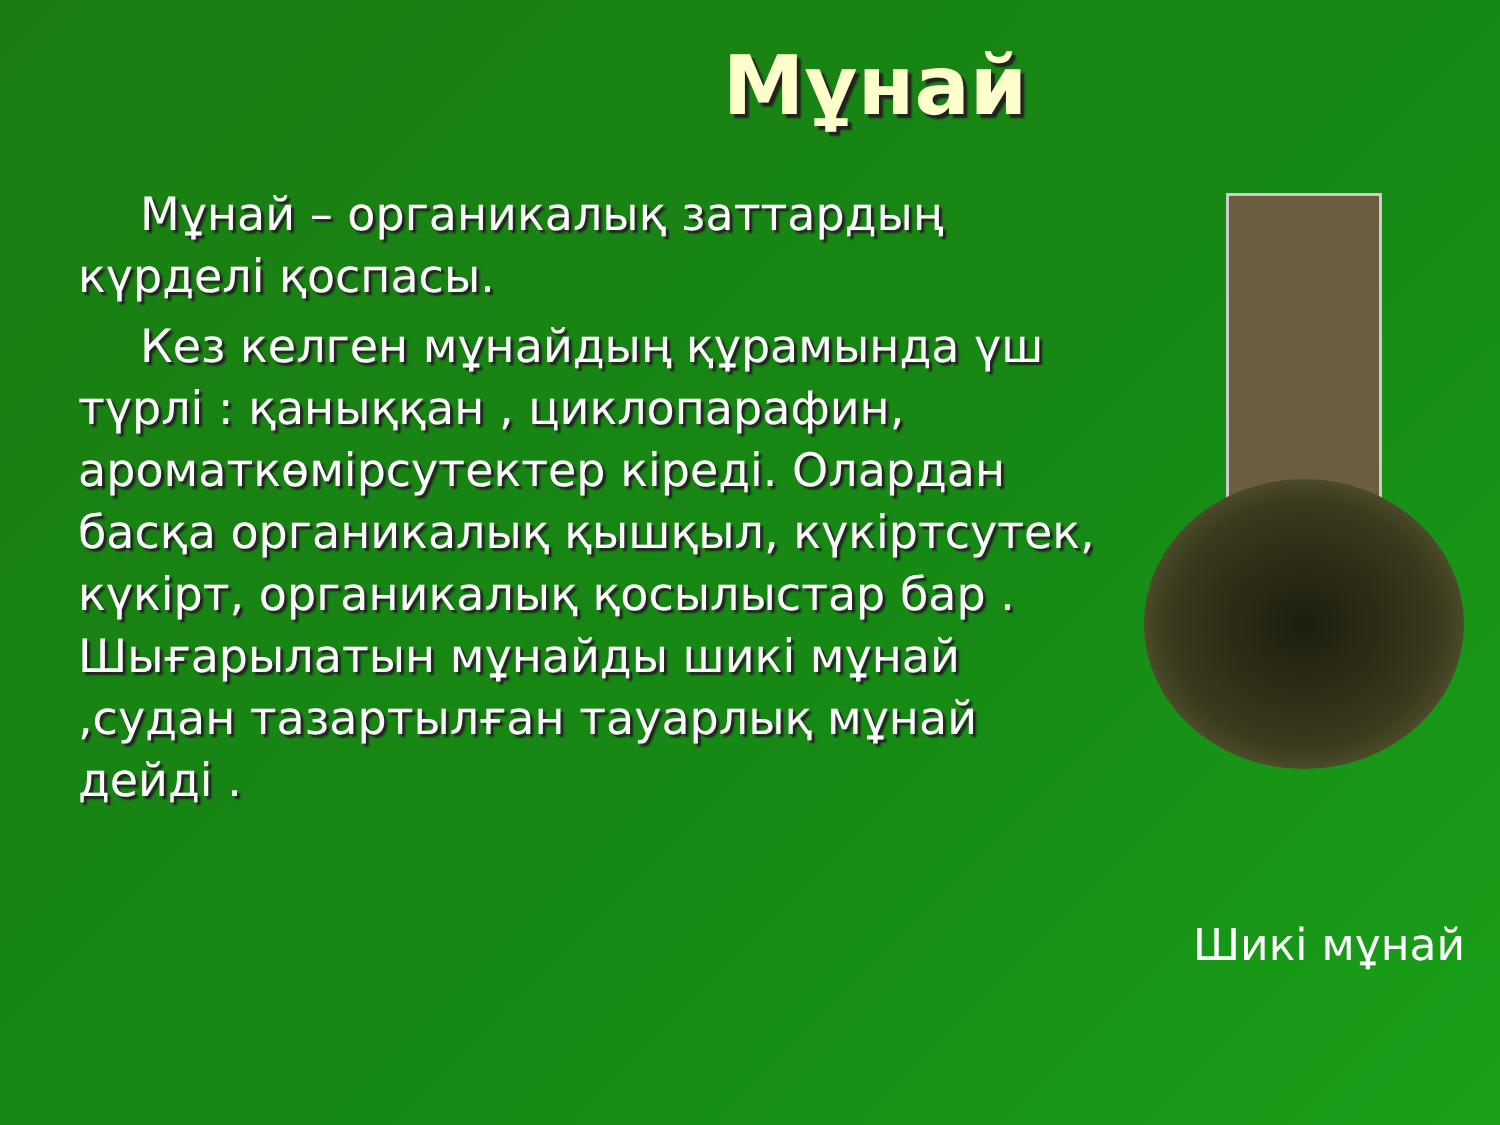Мұнай
Мұнай – органикалық заттардың күрделі қоспасы.
Кез келген мұнайдың құрамында үш түрлі : қаныққан , циклопарафин, ароматкөмірсутектер кіреді. Олардан басқа органикалық қышқыл, күкіртсутек, күкірт, органикалық қосылыстар бар . Шығарылатын мұнайды шикі мұнай ,судан тазартылған тауарлық мұнай дейді .
Шикі мұнай